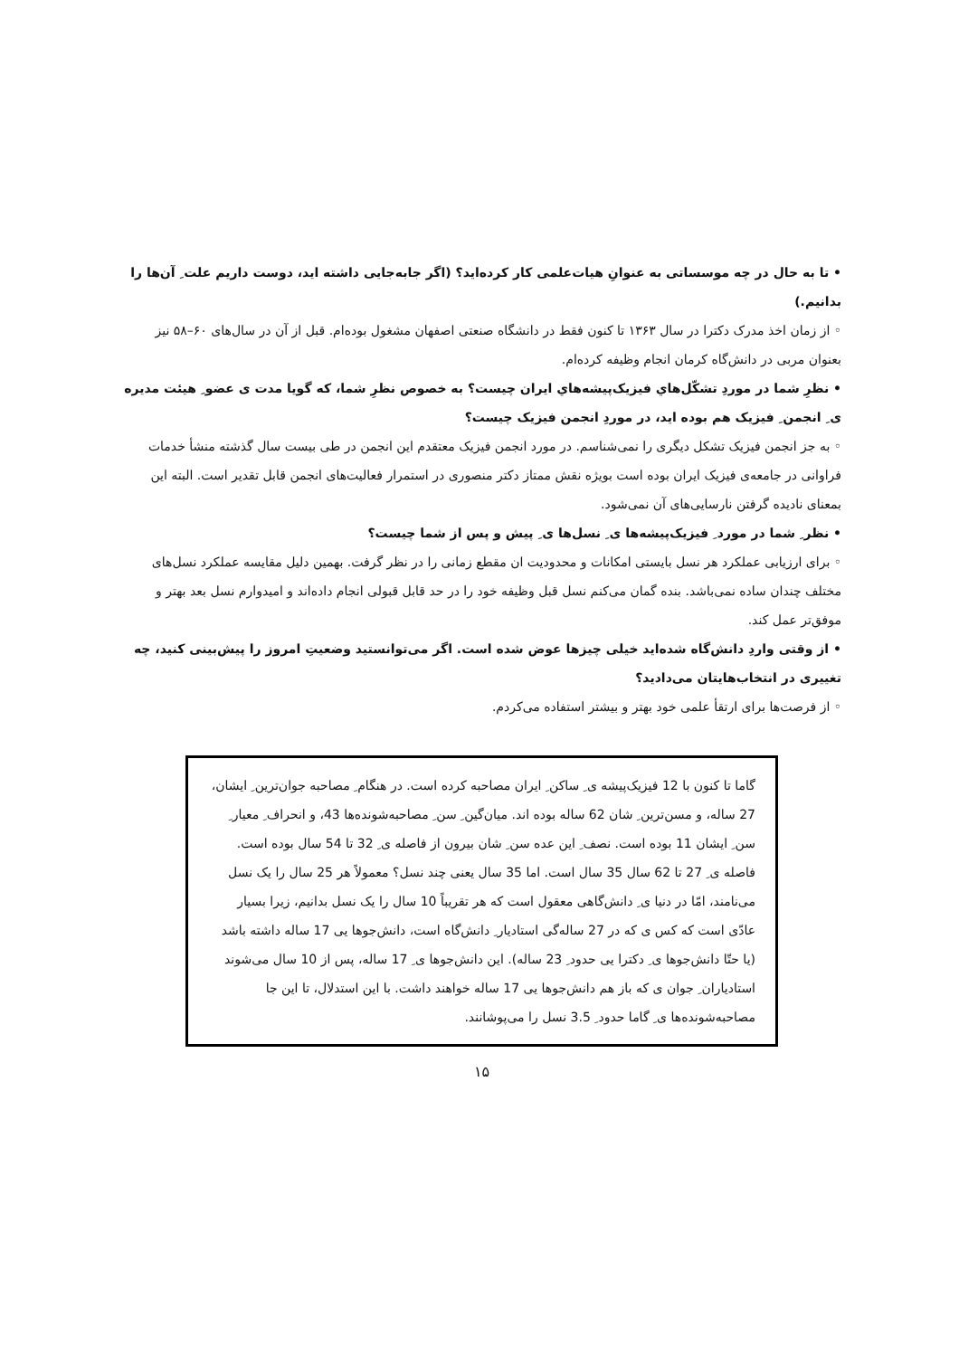• تا به حال در چه موسساتی به عنوانِ هیات‌علمی کار کرده‌اید؟ (اگر جابه‌جایی داشته اید، دوست داریم علت ِ آن‌ها را بدانیم.)
◦ از زمان اخذ مدرک دکترا در سال ۱۳۶۳ تا کنون فقط در دانشگاه صنعتی اصفهان مشغول بوده‌ام. قبل از آن در سال‌های ۶۰–۵۸ نیز بعنوان مربی در دانش‌گاه کرمان انجام وظیفه کرده‌ام.
• نظرِ شما در موردِ تشکّل‌هاي فیزیک‌پیشه‌هاي ایران چیست؟ به خصوص نظرِ شما، که گویا مدت ی عضو ِ هیئت مدیره ی ِ انجمن ِ فیزیک هم بوده اید، در موردِ انجمن فیزیک چیست؟
◦ به جز انجمن فیزیک تشکل دیگری را نمی‌شناسم. در مورد انجمن فیزیک معتقدم این انجمن در طی بیست سال گذشته منشأ خدمات فراوانی در جامعه‌ی فیزیک ایران بوده است بویژه نقش ممتاز دکتر منصوری در استمرار فعالیت‌های انجمن قابل تقدیر است. البته این بمعنای نادیده گرفتن نارسایی‌های آن نمی‌شود.
• نظر ِ شما در مورد ِ فیزیک‌پیشه‌ها ی ِ نسل‌ها ی ِ پیش و پس از شما چیست؟
◦ برای ارزیابی عملکرد هر نسل بایستی امکانات و محدودیت ان مقطع زمانی را در نظر گرفت. بهمین دلیل مقایسه عملکرد نسل‌های مختلف چندان ساده نمی‌باشد. بنده گمان می‌کنم نسل قبل وظیفه خود را در حد قابل قبولی انجام داده‌اند و امیدوارم نسل بعد بهتر و موفق‌تر عمل کند.
• از وقتی واردِ دانش‌گاه شده‌اید خیلی چیزها عوض شده است. اگر می‌توانستید وضعیتِ امروز را پیش‌بینی کنید، چه تغییری در انتخاب‌هایتان می‌دادید؟
◦ از فرصت‌ها برای ارتقأ علمی خود بهتر و بیشتر استفاده می‌کردم.
گاما تا کنون با 12 فیزیک‌پیشه ی ِ ساکن ِ ایران مصاحبه کرده است. در هنگام ِ مصاحبه جوان‌ترین ِ ایشان، 27 ساله، و مسن‌ترین ِ شان 62 ساله بوده اند. میان‌گین ِ سن ِ مصاحبه‌شونده‌ها 43، و انحراف ِ معیار ِ سن ِ ایشان 11 بوده است. نصف ِ این عده سن ِ شان بیرون از فاصله ی ِ 32 تا 54 سال بوده است. فاصله ی ِ 27 تا 62 سال 35 سال است. اما 35 سال یعنی چند نسل؟ معمولاً هر 25 سال را یک نسل می‌نامند، امّا در دنیا ی ِ دانش‌گاهی معقول است که هر تقریباً 10 سال را یک نسل بدانیم، زیرا بسیار عادّی است که کس ی که در 27 ساله‌گی استادیار ِ دانش‌گاه است، دانش‌جوها یی 17 ساله داشته باشد (یا حتّا دانش‌جوها ی ِ دکترا یی حدود ِ 23 ساله). این دانش‌جوها ی ِ 17 ساله، پس از 10 سال می‌شوند استادیاران ِ جوان ی که باز هم دانش‌جوها یی 17 ساله خواهند داشت. با این استدلال، تا این جا مصاحبه‌شونده‌ها ی ِ گاما حدود ِ 3.5 نسل را می‌پوشانند.
۱۵